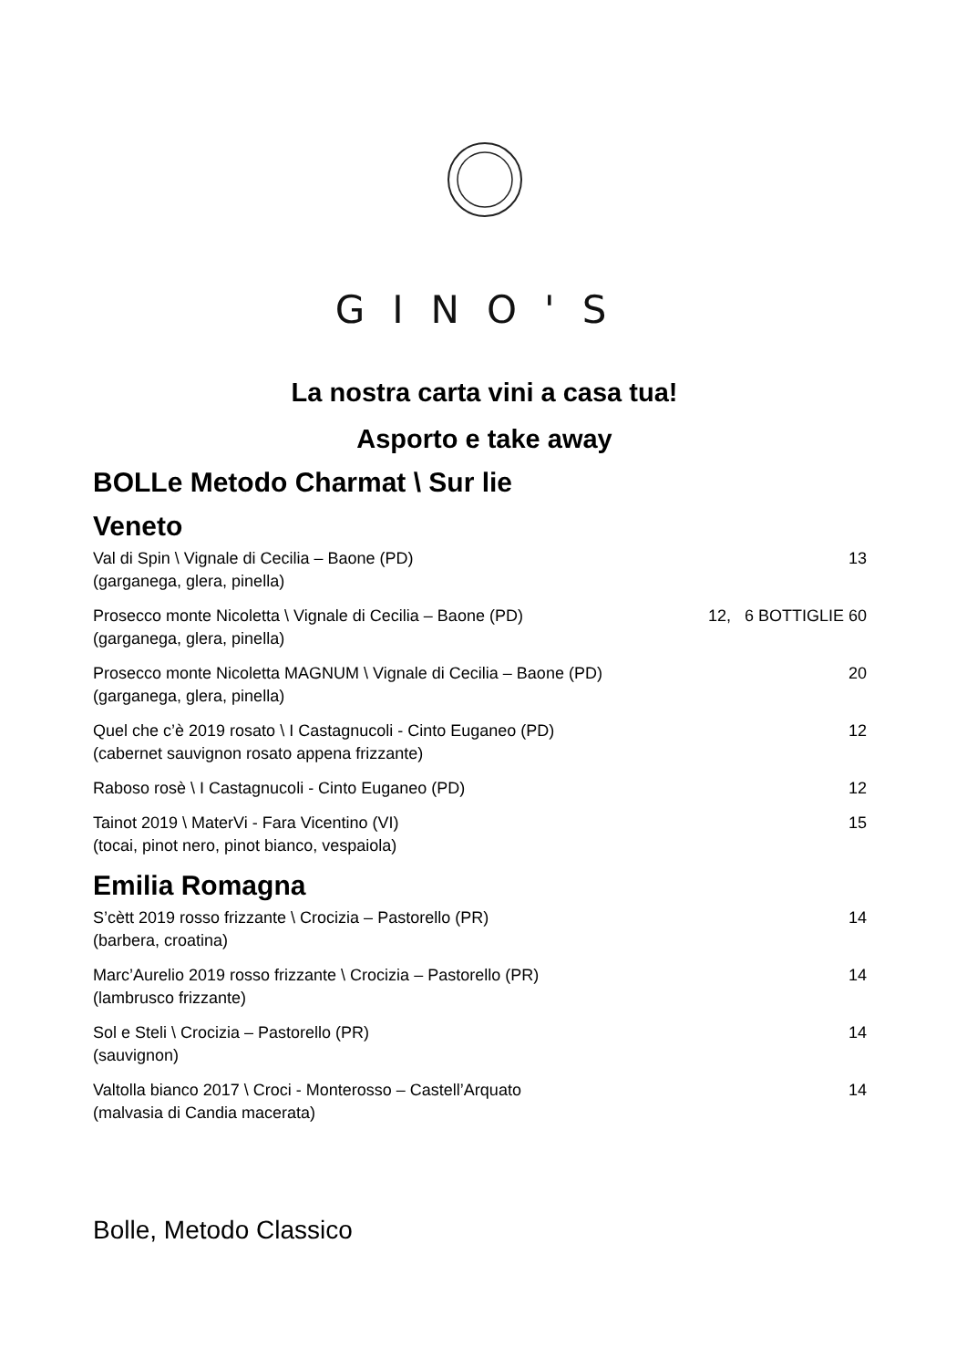GINO'S
La nostra carta vini a casa tua!
Asporto e take away
BOLLe Metodo Charmat \ Sur lie
Veneto
Val di Spin \ Vignale di Cecilia – Baone (PD)
(garganega, glera, pinella)
13
Prosecco monte Nicoletta \ Vignale di Cecilia – Baone (PD)
(garganega, glera, pinella)
12, 6 BOTTIGLIE 60
Prosecco monte Nicoletta MAGNUM \ Vignale di Cecilia – Baone (PD)
(garganega, glera, pinella)
20
Quel che c’è 2019 rosato \ I Castagnucoli - Cinto Euganeo (PD)
(cabernet sauvignon rosato appena frizzante)
12
Raboso rosè \ I Castagnucoli - Cinto Euganeo (PD)
12
Tainot 2019 \ MaterVi - Fara Vicentino (VI)
(tocai, pinot nero, pinot bianco, vespaiola)
15
Emilia Romagna
S’cètt 2019 rosso frizzante \ Crocizia – Pastorello (PR)
(barbera, croatina)
14
Marc’Aurelio 2019 rosso frizzante \ Crocizia – Pastorello (PR)
(lambrusco frizzante)
14
Sol e Steli \ Crocizia – Pastorello (PR)
(sauvignon)
14
Valtolla bianco 2017 \ Croci - Monterosso – Castell’Arquato
(malvasia di Candia macerata)
14
Bolle, Metodo Classico